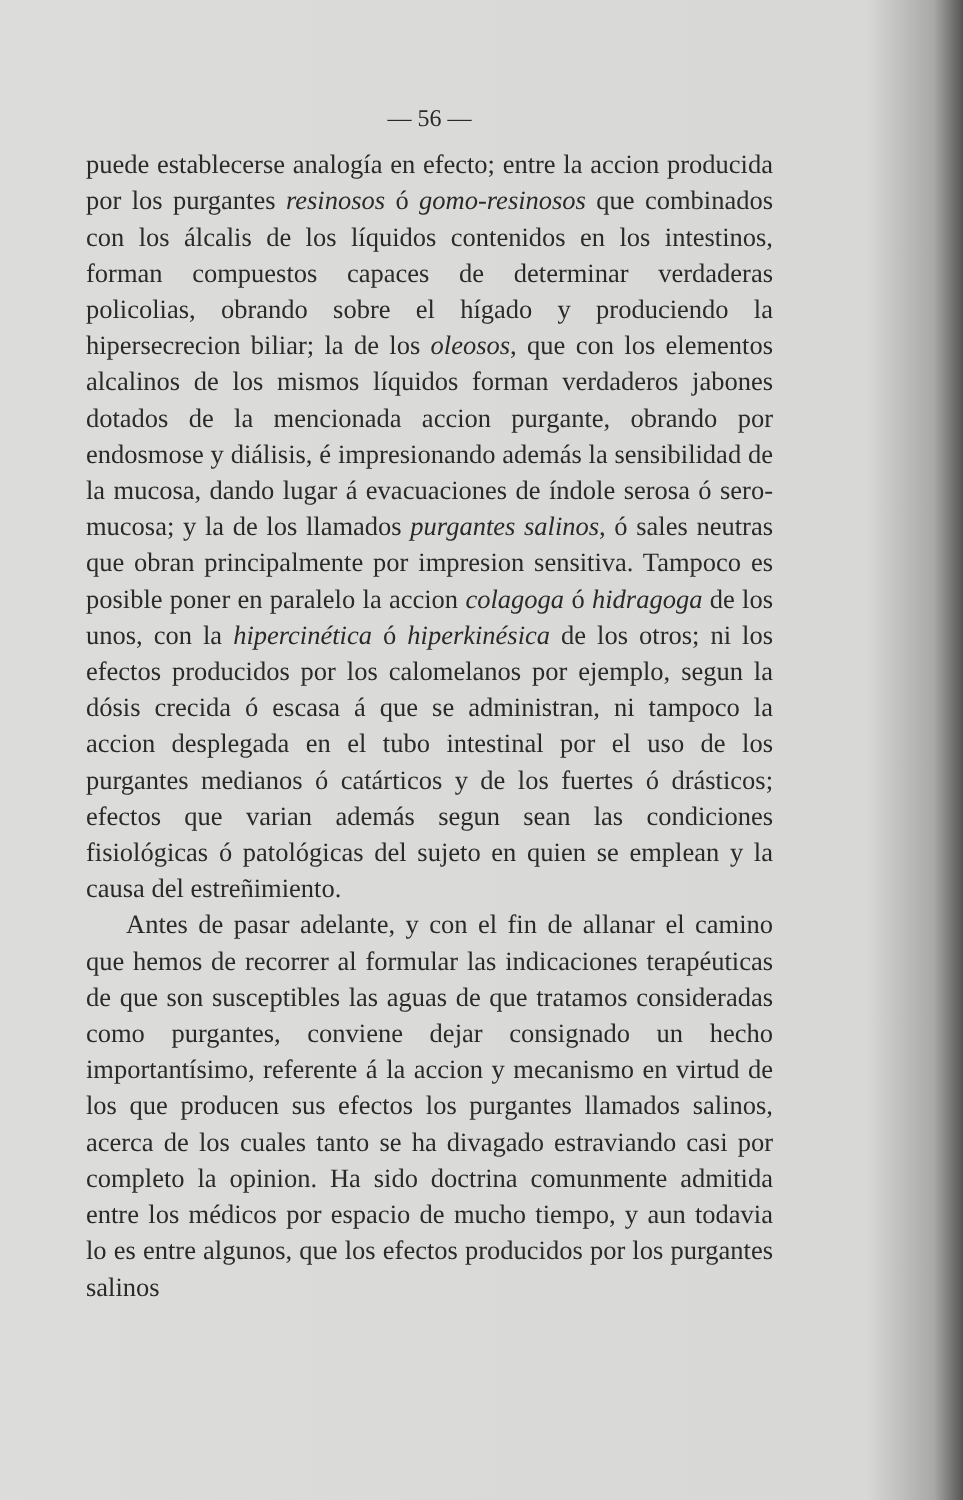— 56 —
puede establecerse analogía en efecto; entre la accion producida por los purgantes resinosos ó gomo-resinosos que combinados con los álcalis de los líquidos contenidos en los intestinos, forman compuestos capaces de determinar verdaderas policolias, obrando sobre el hígado y produciendo la hipersecrecion biliar; la de los oleosos, que con los elementos alcalinos de los mismos líquidos forman verdaderos jabones dotados de la mencionada accion purgante, obrando por endosmose y diálisis, é impresionando además la sensibilidad de la mucosa, dando lugar á evacuaciones de índole serosa ó sero-mucosa; y la de los llamados purgantes salinos, ó sales neutras que obran principalmente por impresion sensitiva. Tampoco es posible poner en paralelo la accion colagoga ó hidragoga de los unos, con la hipercinética ó hiperkinésica de los otros; ni los efectos producidos por los calomelanos por ejemplo, segun la dósis crecida ó escasa á que se administran, ni tampoco la accion desplegada en el tubo intestinal por el uso de los purgantes medianos ó catárticos y de los fuertes ó drásticos; efectos que varian además segun sean las condiciones fisiológicas ó patológicas del sujeto en quien se emplean y la causa del estreñimiento.
Antes de pasar adelante, y con el fin de allanar el camino que hemos de recorrer al formular las indicaciones terapéuticas de que son susceptibles las aguas de que tratamos consideradas como purgantes, conviene dejar consignado un hecho importantísimo, referente á la accion y mecanismo en virtud de los que producen sus efectos los purgantes llamados salinos, acerca de los cuales tanto se ha divagado estraviando casi por completo la opinion. Ha sido doctrina comunmente admitida entre los médicos por espacio de mucho tiempo, y aun todavia lo es entre algunos, que los efectos producidos por los purgantes salinos